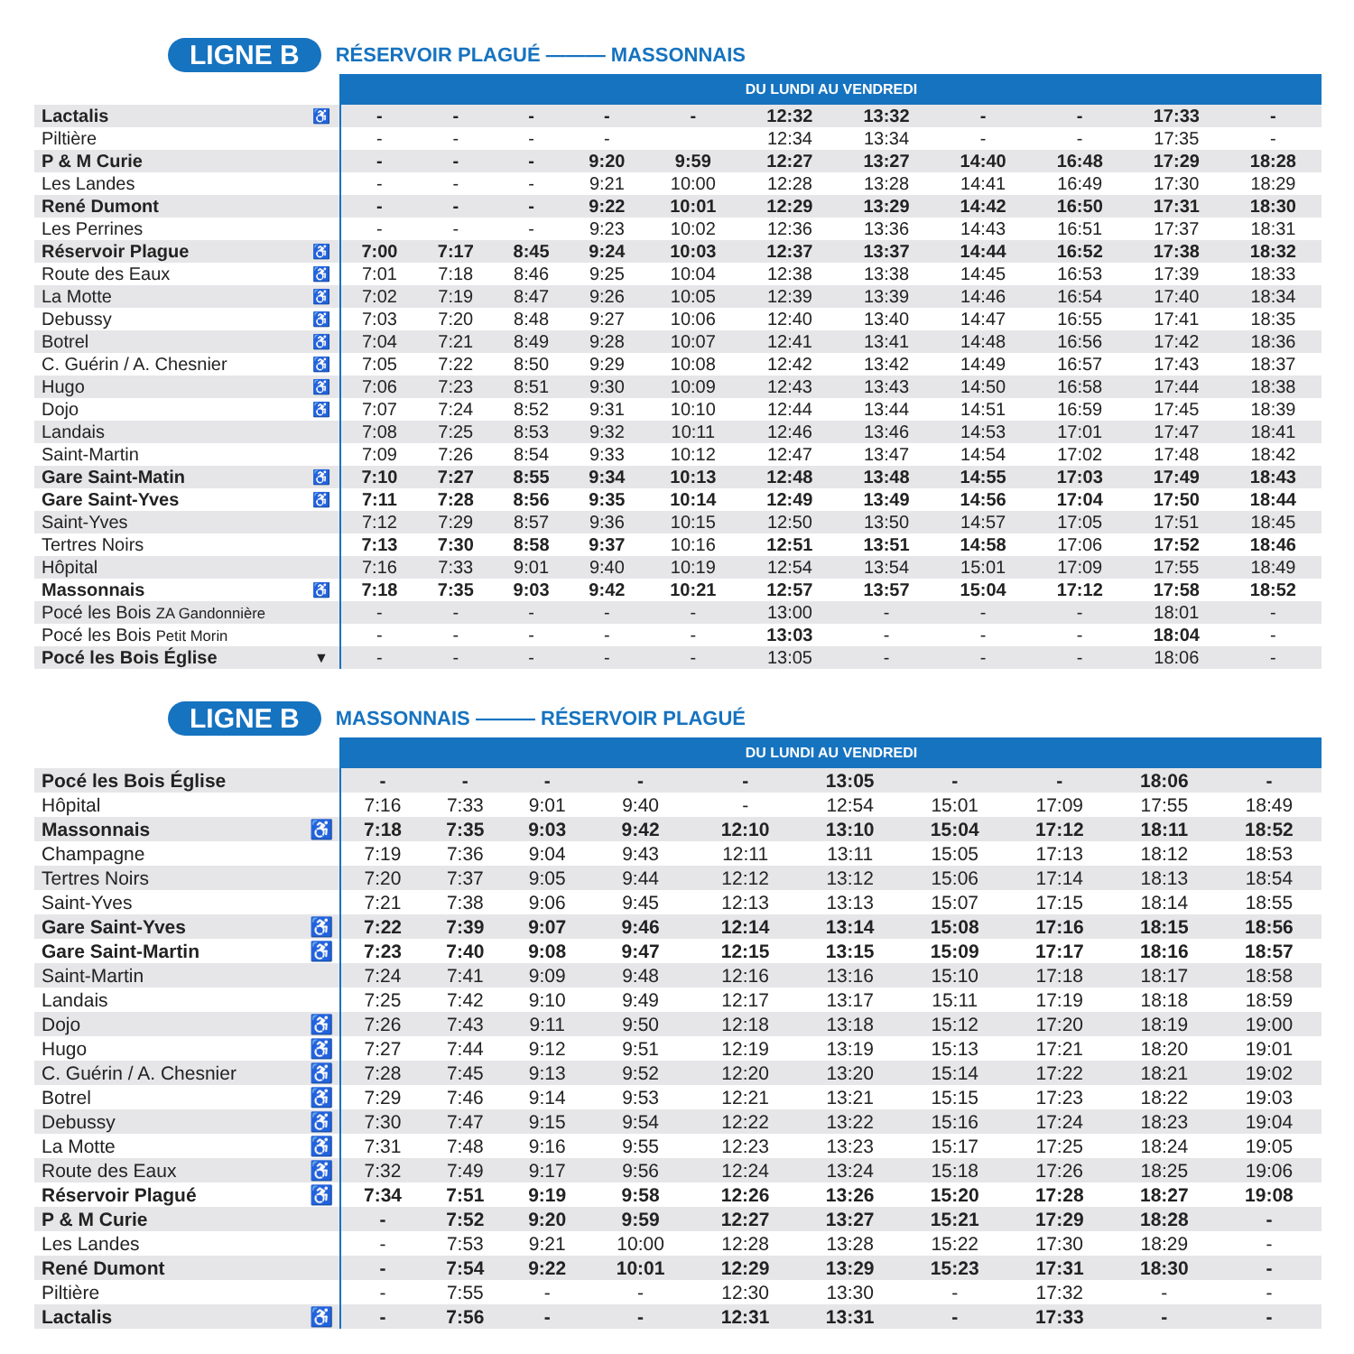LIGNE B RÉSERVOIR PLAGUÉ ——— MASSONNAIS
| | | DU LUNDI AU VENDREDI | | | | | | | | | | |
| --- | --- | --- | --- | --- | --- | --- | --- | --- | --- | --- | --- | --- |
| Lactalis | ♿ | - | - | - | - | - | 12:32 | 13:32 | - | - | 17:33 | - |
| Piltière | | - | - | - | - | | 12:34 | 13:34 | - | - | 17:35 | - |
| P & M Curie | | - | - | - | 9:20 | 9:59 | 12:27 | 13:27 | 14:40 | 16:48 | 17:29 | 18:28 |
| Les Landes | | - | - | - | 9:21 | 10:00 | 12:28 | 13:28 | 14:41 | 16:49 | 17:30 | 18:29 |
| René Dumont | | - | - | - | 9:22 | 10:01 | 12:29 | 13:29 | 14:42 | 16:50 | 17:31 | 18:30 |
| Les Perrines | | - | - | - | 9:23 | 10:02 | 12:36 | 13:36 | 14:43 | 16:51 | 17:37 | 18:31 |
| Réservoir Plague | ♿ | 7:00 | 7:17 | 8:45 | 9:24 | 10:03 | 12:37 | 13:37 | 14:44 | 16:52 | 17:38 | 18:32 |
| Route des Eaux | ♿ | 7:01 | 7:18 | 8:46 | 9:25 | 10:04 | 12:38 | 13:38 | 14:45 | 16:53 | 17:39 | 18:33 |
| La Motte | ♿ | 7:02 | 7:19 | 8:47 | 9:26 | 10:05 | 12:39 | 13:39 | 14:46 | 16:54 | 17:40 | 18:34 |
| Debussy | ♿ | 7:03 | 7:20 | 8:48 | 9:27 | 10:06 | 12:40 | 13:40 | 14:47 | 16:55 | 17:41 | 18:35 |
| Botrel | ♿ | 7:04 | 7:21 | 8:49 | 9:28 | 10:07 | 12:41 | 13:41 | 14:48 | 16:56 | 17:42 | 18:36 |
| C. Guérin / A. Chesnier | ♿ | 7:05 | 7:22 | 8:50 | 9:29 | 10:08 | 12:42 | 13:42 | 14:49 | 16:57 | 17:43 | 18:37 |
| Hugo | ♿ | 7:06 | 7:23 | 8:51 | 9:30 | 10:09 | 12:43 | 13:43 | 14:50 | 16:58 | 17:44 | 18:38 |
| Dojo | ♿ | 7:07 | 7:24 | 8:52 | 9:31 | 10:10 | 12:44 | 13:44 | 14:51 | 16:59 | 17:45 | 18:39 |
| Landais | | 7:08 | 7:25 | 8:53 | 9:32 | 10:11 | 12:46 | 13:46 | 14:53 | 17:01 | 17:47 | 18:41 |
| Saint-Martin | | 7:09 | 7:26 | 8:54 | 9:33 | 10:12 | 12:47 | 13:47 | 14:54 | 17:02 | 17:48 | 18:42 |
| Gare Saint-Matin | ♿ | 7:10 | 7:27 | 8:55 | 9:34 | 10:13 | 12:48 | 13:48 | 14:55 | 17:03 | 17:49 | 18:43 |
| Gare Saint-Yves | ♿ | 7:11 | 7:28 | 8:56 | 9:35 | 10:14 | 12:49 | 13:49 | 14:56 | 17:04 | 17:50 | 18:44 |
| Saint-Yves | | 7:12 | 7:29 | 8:57 | 9:36 | 10:15 | 12:50 | 13:50 | 14:57 | 17:05 | 17:51 | 18:45 |
| Tertres Noirs | | 7:13 | 7:30 | 8:58 | 9:37 | 10:16 | 12:51 | 13:51 | 14:58 | 17:06 | 17:52 | 18:46 |
| Hôpital | | 7:16 | 7:33 | 9:01 | 9:40 | 10:19 | 12:54 | 13:54 | 15:01 | 17:09 | 17:55 | 18:49 |
| Massonnais | ♿ | 7:18 | 7:35 | 9:03 | 9:42 | 10:21 | 12:57 | 13:57 | 15:04 | 17:12 | 17:58 | 18:52 |
| Pocé les Bois ZA Gandonnière | | - | - | - | - | - | 13:00 | - | - | - | 18:01 | - |
| Pocé les Bois Petit Morin | | - | - | - | - | - | 13:03 | - | - | - | 18:04 | - |
| Pocé les Bois Église | ▼ | - | - | - | - | - | 13:05 | - | - | - | 18:06 | - |
LIGNE B MASSONNAIS ——— RÉSERVOIR PLAGUÉ
| | | DU LUNDI AU VENDREDI | | | | | | | | | |
| --- | --- | --- | --- | --- | --- | --- | --- | --- | --- | --- | --- |
| Pocé les Bois Église | | - | - | - | - | - | 13:05 | - | - | 18:06 | - |
| Hôpital | | 7:16 | 7:33 | 9:01 | 9:40 | - | 12:54 | 15:01 | 17:09 | 17:55 | 18:49 |
| Massonnais | ♿ | 7:18 | 7:35 | 9:03 | 9:42 | 12:10 | 13:10 | 15:04 | 17:12 | 18:11 | 18:52 |
| Champagne | | 7:19 | 7:36 | 9:04 | 9:43 | 12:11 | 13:11 | 15:05 | 17:13 | 18:12 | 18:53 |
| Tertres Noirs | | 7:20 | 7:37 | 9:05 | 9:44 | 12:12 | 13:12 | 15:06 | 17:14 | 18:13 | 18:54 |
| Saint-Yves | | 7:21 | 7:38 | 9:06 | 9:45 | 12:13 | 13:13 | 15:07 | 17:15 | 18:14 | 18:55 |
| Gare Saint-Yves | ♿ | 7:22 | 7:39 | 9:07 | 9:46 | 12:14 | 13:14 | 15:08 | 17:16 | 18:15 | 18:56 |
| Gare Saint-Martin | ♿ | 7:23 | 7:40 | 9:08 | 9:47 | 12:15 | 13:15 | 15:09 | 17:17 | 18:16 | 18:57 |
| Saint-Martin | | 7:24 | 7:41 | 9:09 | 9:48 | 12:16 | 13:16 | 15:10 | 17:18 | 18:17 | 18:58 |
| Landais | | 7:25 | 7:42 | 9:10 | 9:49 | 12:17 | 13:17 | 15:11 | 17:19 | 18:18 | 18:59 |
| Dojo | ♿ | 7:26 | 7:43 | 9:11 | 9:50 | 12:18 | 13:18 | 15:12 | 17:20 | 18:19 | 19:00 |
| Hugo | ♿ | 7:27 | 7:44 | 9:12 | 9:51 | 12:19 | 13:19 | 15:13 | 17:21 | 18:20 | 19:01 |
| C. Guérin / A. Chesnier | ♿ | 7:28 | 7:45 | 9:13 | 9:52 | 12:20 | 13:20 | 15:14 | 17:22 | 18:21 | 19:02 |
| Botrel | ♿ | 7:29 | 7:46 | 9:14 | 9:53 | 12:21 | 13:21 | 15:15 | 17:23 | 18:22 | 19:03 |
| Debussy | ♿ | 7:30 | 7:47 | 9:15 | 9:54 | 12:22 | 13:22 | 15:16 | 17:24 | 18:23 | 19:04 |
| La Motte | ♿ | 7:31 | 7:48 | 9:16 | 9:55 | 12:23 | 13:23 | 15:17 | 17:25 | 18:24 | 19:05 |
| Route des Eaux | ♿ | 7:32 | 7:49 | 9:17 | 9:56 | 12:24 | 13:24 | 15:18 | 17:26 | 18:25 | 19:06 |
| Réservoir Plagué | ♿ | 7:34 | 7:51 | 9:19 | 9:58 | 12:26 | 13:26 | 15:20 | 17:28 | 18:27 | 19:08 |
| P & M Curie | | - | 7:52 | 9:20 | 9:59 | 12:27 | 13:27 | 15:21 | 17:29 | 18:28 | - |
| Les Landes | | - | 7:53 | 9:21 | 10:00 | 12:28 | 13:28 | 15:22 | 17:30 | 18:29 | - |
| René Dumont | | - | 7:54 | 9:22 | 10:01 | 12:29 | 13:29 | 15:23 | 17:31 | 18:30 | - |
| Piltière | | - | 7:55 | - | - | 12:30 | 13:30 | - | 17:32 | - | - |
| Lactalis | ♿ | - | 7:56 | - | - | 12:31 | 13:31 | - | 17:33 | - | - |